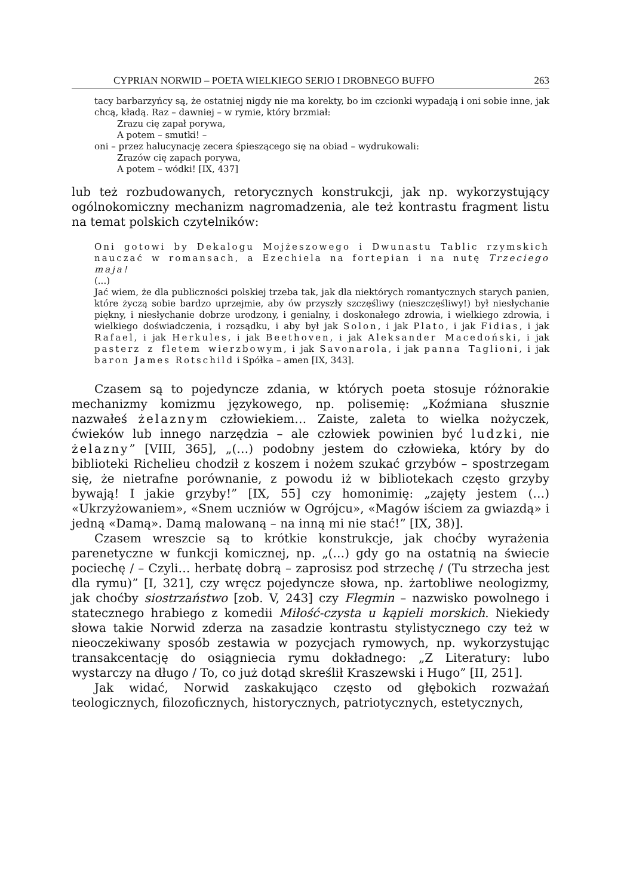CYPRIAN NORWID – POETA WIELKIEGO SERIO I DROBNEGO BUFFO 263
tacy barbarzyńcy są, że ostatniej nigdy nie ma korekty, bo im czcionki wypadają i oni sobie inne, jak chcą, kładą. Raz – dawniej – w rymie, który brzmiał:
Zrazu cię zapał porywa,
A potem – smutki! –
oni – przez halucynację zecera śpieszącego się na obiad – wydrukowali:
Zrazów cię zapach porywa,
A potem – wódki! [IX, 437]
lub też rozbudowanych, retorycznych konstrukcji, jak np. wykorzystujący ogólnokomiczny mechanizm nagromadzenia, ale też kontrastu fragment listu na temat polskich czytelników:
Oni gotowi by Dekalogu Mojżeszowego i Dwunastu Tablic rzymskich nauczać w romansach, a Ezechiela na fortepian i na nutę Trzeciego maja!
(...)
Jać wiem, że dla publiczności polskiej trzeba tak, jak dla niektórych romantycznych starych panien, które życzą sobie bardzo uprzejmie, aby ów przyszły szczęśliwy (nieszczęśliwy!) był niesłychanie piękny, i niesłychanie dobrze urodzony, i genialny, i doskonałego zdrowia, i wielkiego zdrowia, i wielkiego doświadczenia, i rozsądku, i aby był jak Solon, i jak Plato, i jak Fidias, i jak Rafael, i jak Herkules, i jak Beethoven, i jak Aleksander Macedoński, i jak pasterz z fletem wierzbowym, i jak Savonarola, i jak panna Taglioni, i jak baron James Rotschild i Spółka – amen [IX, 343].
Czasem są to pojedyncze zdania, w których poeta stosuje różnorakie mechanizmy komizmu językowego, np. polisemię: „Koźmiana słusznie nazwałeś żelaznym człowiekiem… Zaiste, zaleta to wielka nożyczek, ćwieków lub innego narzędzia – ale człowiek powinien być ludzki, nie żelazny” [VIII, 365], „(…) podobny jestem do człowieka, który by do biblioteki Richelieu chodził z koszem i nożem szukać grzybów – spostrzegam się, że nietrafne porównanie, z powodu iż w bibliotekach często grzyby bywają! I jakie grzyby!” [IX, 55] czy homonimię: „zajęty jestem (…) «Ukrzyżowaniem», «Snem uczniów w Ogrójcu», «Magów iściem za gwiazdą» i jedną «Damą». Damą malowaną – na inną mi nie stać!” [IX, 38)].
Czasem wreszcie są to krótkie konstrukcje, jak choćby wyrażenia parenetyczne w funkcji komicznej, np. „(…) gdy go na ostatnią na świecie pociechę / – Czyli… herbatę dobrą – zaprosisz pod strzechę / (Tu strzecha jest dla rymu)” [I, 321], czy wręcz pojedyncze słowa, np. żartobliwe neologizmy, jak choćby siostrzaństwo [zob. V, 243] czy Flegmin – nazwisko powolnego i statecznego hrabiego z komedii Miłość-czysta u kąpieli morskich. Niekiedy słowa takie Norwid zderza na zasadzie kontrastu stylistycznego czy też w nieoczekiwany sposób zestawia w pozycjach rymowych, np. wykorzystując transakcentację do osiągniecia rymu dokładnego: „Z Literatury: lubo wystarczy na długo / To, co już dotąd skreślił Kraszewski i Hugo” [II, 251].
Jak widać, Norwid zaskakująco często od głębokich rozważań teologicznych, filozoficznych, historycznych, patriotycznych, estetycznych,